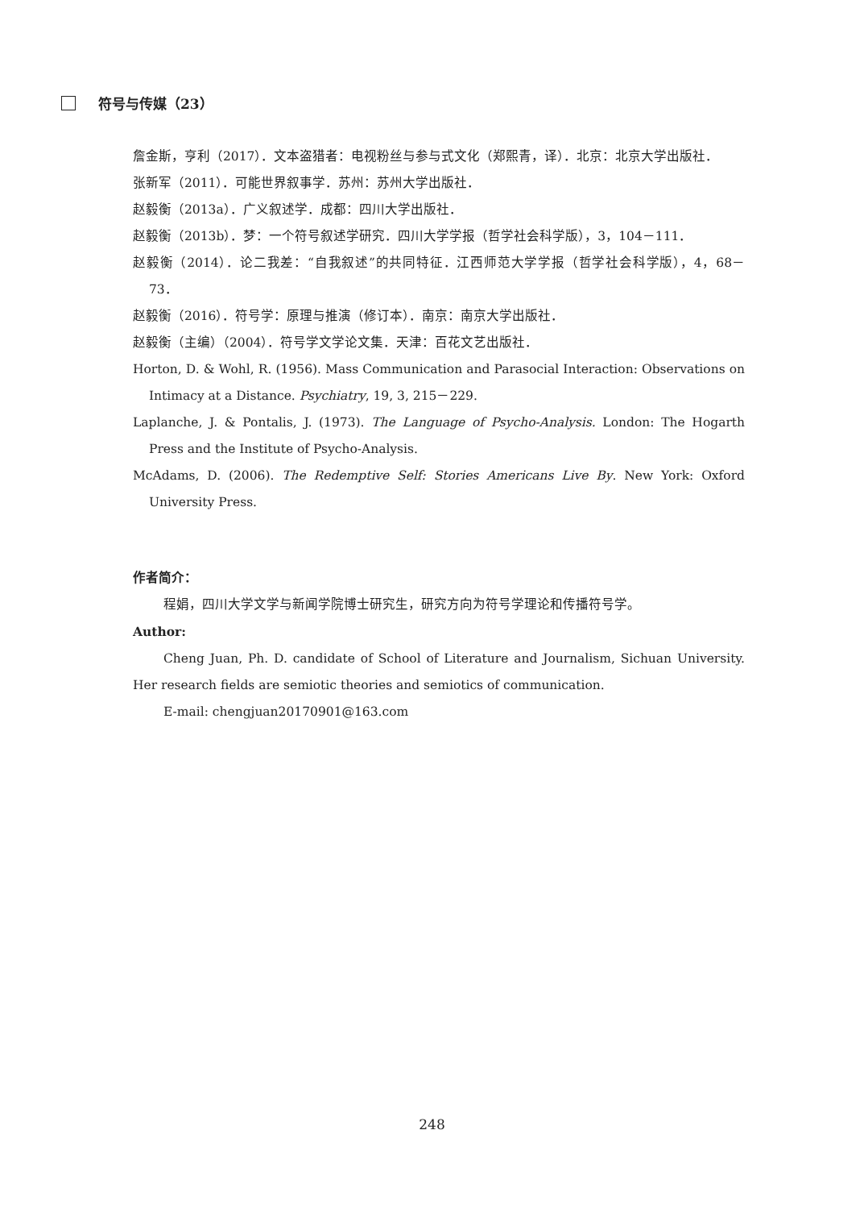符号与传媒（23）
詹金斯，亨利（2017）．文本盗猎者：电视粉丝与参与式文化（郑熙青，译）．北京：北京大学出版社．
张新军（2011）．可能世界叙事学．苏州：苏州大学出版社．
赵毅衡（2013a）．广义叙述学．成都：四川大学出版社．
赵毅衡（2013b）．梦：一个符号叙述学研究．四川大学学报（哲学社会科学版），3，104－111．
赵毅衡（2014）．论二我差：“自我叙述”的共同特征．江西师范大学学报（哲学社会科学版），4，68－73．
赵毅衡（2016）．符号学：原理与推演（修订本）．南京：南京大学出版社．
赵毅衡（主编）（2004）．符号学文学论文集．天津：百花文艺出版社．
Horton, D. & Wohl, R. (1956). Mass Communication and Parasocial Interaction: Observations on Intimacy at a Distance. Psychiatry, 19, 3, 215－229.
Laplanche, J. & Pontalis, J. (1973). The Language of Psycho-Analysis. London: The Hogarth Press and the Institute of Psycho-Analysis.
McAdams, D. (2006). The Redemptive Self: Stories Americans Live By. New York: Oxford University Press.
作者简介：
程娟，四川大学文学与新闻学院博士研究生，研究方向为符号学理论和传播符号学。
Author:
Cheng Juan, Ph. D. candidate of School of Literature and Journalism, Sichuan University. Her research fields are semiotic theories and semiotics of communication.
E-mail: chengjuan20170901@163.com
248